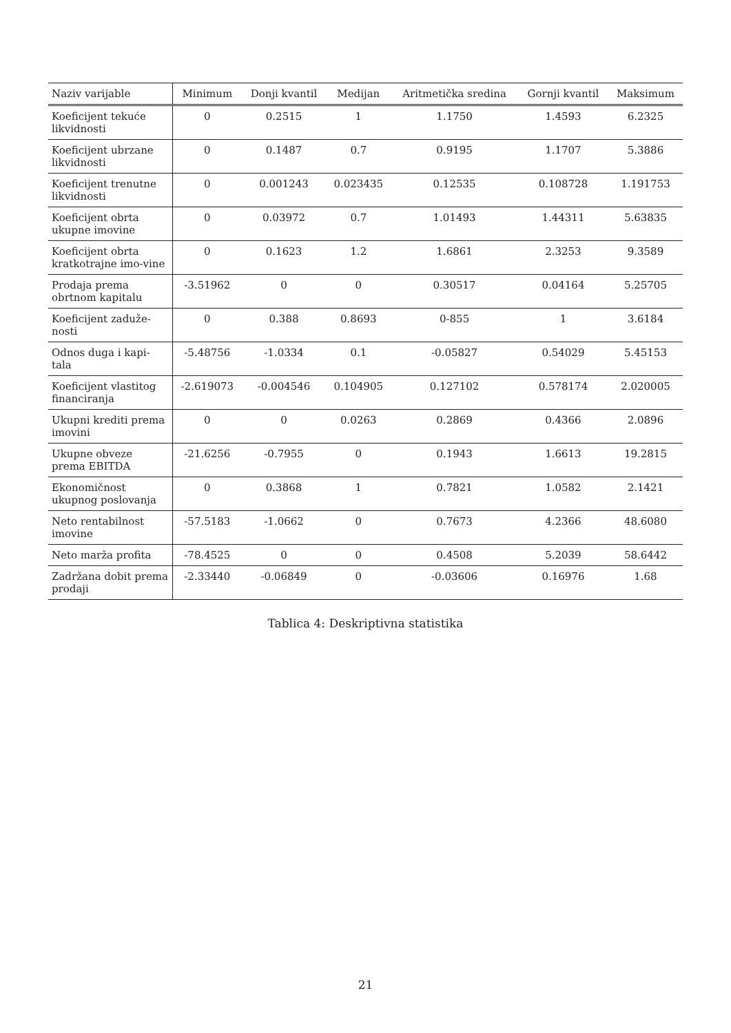| Naziv varijable | Minimum | Donji kvantil | Medijan | Aritmetička sredina | Gornji kvantil | Maksimum |
| --- | --- | --- | --- | --- | --- | --- |
| Koeficijent tekuće likvidnosti | 0 | 0.2515 | 1 | 1.1750 | 1.4593 | 6.2325 |
| Koeficijent ubrzane likvidnosti | 0 | 0.1487 | 0.7 | 0.9195 | 1.1707 | 5.3886 |
| Koeficijent trenutne likvidnosti | 0 | 0.001243 | 0.023435 | 0.12535 | 0.108728 | 1.191753 |
| Koeficijent obrta ukupne imovine | 0 | 0.03972 | 0.7 | 1.01493 | 1.44311 | 5.63835 |
| Koeficijent obrta kratkotrajne imo-vine | 0 | 0.1623 | 1.2 | 1.6861 | 2.3253 | 9.3589 |
| Prodaja prema obrtnom kapitalu | -3.51962 | 0 | 0 | 0.30517 | 0.04164 | 5.25705 |
| Koeficijent zaduže-nosti | 0 | 0.388 | 0.8693 | 0-855 | 1 | 3.6184 |
| Odnos duga i kapi-tala | -5.48756 | -1.0334 | 0.1 | -0.05827 | 0.54029 | 5.45153 |
| Koeficijent vlastitog financiranja | -2.619073 | -0.004546 | 0.104905 | 0.127102 | 0.578174 | 2.020005 |
| Ukupni krediti prema imovini | 0 | 0 | 0.0263 | 0.2869 | 0.4366 | 2.0896 |
| Ukupne obveze prema EBITDA | -21.6256 | -0.7955 | 0 | 0.1943 | 1.6613 | 19.2815 |
| Ekonomičnost ukupnog poslovanja | 0 | 0.3868 | 1 | 0.7821 | 1.0582 | 2.1421 |
| Neto rentabilnost imovine | -57.5183 | -1.0662 | 0 | 0.7673 | 4.2366 | 48.6080 |
| Neto marža profita | -78.4525 | 0 | 0 | 0.4508 | 5.2039 | 58.6442 |
| Zadržana dobit prema prodaji | -2.33440 | -0.06849 | 0 | -0.03606 | 0.16976 | 1.68 |
Tablica 4: Deskriptivna statistika
21